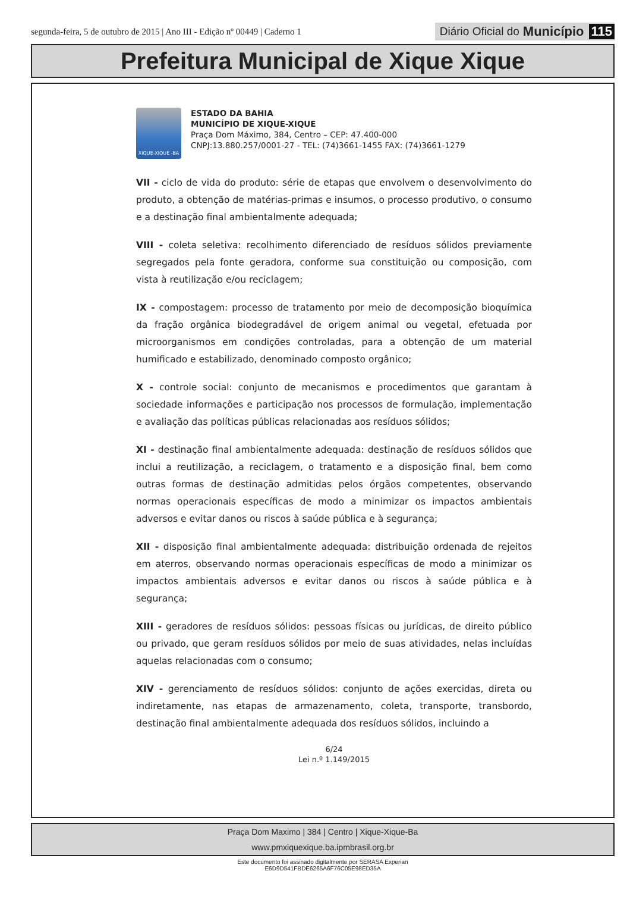segunda-feira, 5 de outubro de 2015 | Ano III - Edição nº 00449 | Caderno 1
Diário Oficial do Município 115
Prefeitura Municipal de Xique Xique
XIQUE-XIQUE -BA
ESTADO DA BAHIA
MUNICÍPIO DE XIQUE-XIQUE
Praça Dom Máximo, 384, Centro – CEP: 47.400-000
CNPJ:13.880.257/0001-27 - TEL: (74)3661-1455 FAX: (74)3661-1279
VII - ciclo de vida do produto: série de etapas que envolvem o desenvolvimento do produto, a obtenção de matérias-primas e insumos, o processo produtivo, o consumo e a destinação final ambientalmente adequada;
VIII - coleta seletiva: recolhimento diferenciado de resíduos sólidos previamente segregados pela fonte geradora, conforme sua constituição ou composição, com vista à reutilização e/ou reciclagem;
IX - compostagem: processo de tratamento por meio de decomposição bioquímica da fração orgânica biodegradável de origem animal ou vegetal, efetuada por microorganismos em condições controladas, para a obtenção de um material humificado e estabilizado, denominado composto orgânico;
X - controle social: conjunto de mecanismos e procedimentos que garantam à sociedade informações e participação nos processos de formulação, implementação e avaliação das políticas públicas relacionadas aos resíduos sólidos;
XI - destinação final ambientalmente adequada: destinação de resíduos sólidos que inclui a reutilização, a reciclagem, o tratamento e a disposição final, bem como outras formas de destinação admitidas pelos órgãos competentes, observando normas operacionais específicas de modo a minimizar os impactos ambientais adversos e evitar danos ou riscos à saúde pública e à segurança;
XII - disposição final ambientalmente adequada: distribuição ordenada de rejeitos em aterros, observando normas operacionais específicas de modo a minimizar os impactos ambientais adversos e evitar danos ou riscos à saúde pública e à segurança;
XIII - geradores de resíduos sólidos: pessoas físicas ou jurídicas, de direito público ou privado, que geram resíduos sólidos por meio de suas atividades, nelas incluídas aquelas relacionadas com o consumo;
XIV - gerenciamento de resíduos sólidos: conjunto de ações exercidas, direta ou indiretamente, nas etapas de armazenamento, coleta, transporte, transbordo, destinação final ambientalmente adequada dos resíduos sólidos, incluindo a
6/24
Lei n.º 1.149/2015
Praça Dom Maximo | 384 | Centro | Xique-Xique-Ba
www.pmxiquexique.ba.ipmbrasil.org.br
Este documento foi assinado digitalmente por SERASA Experian
E6D9D541FBDE6265A6F76C05E98ED35A